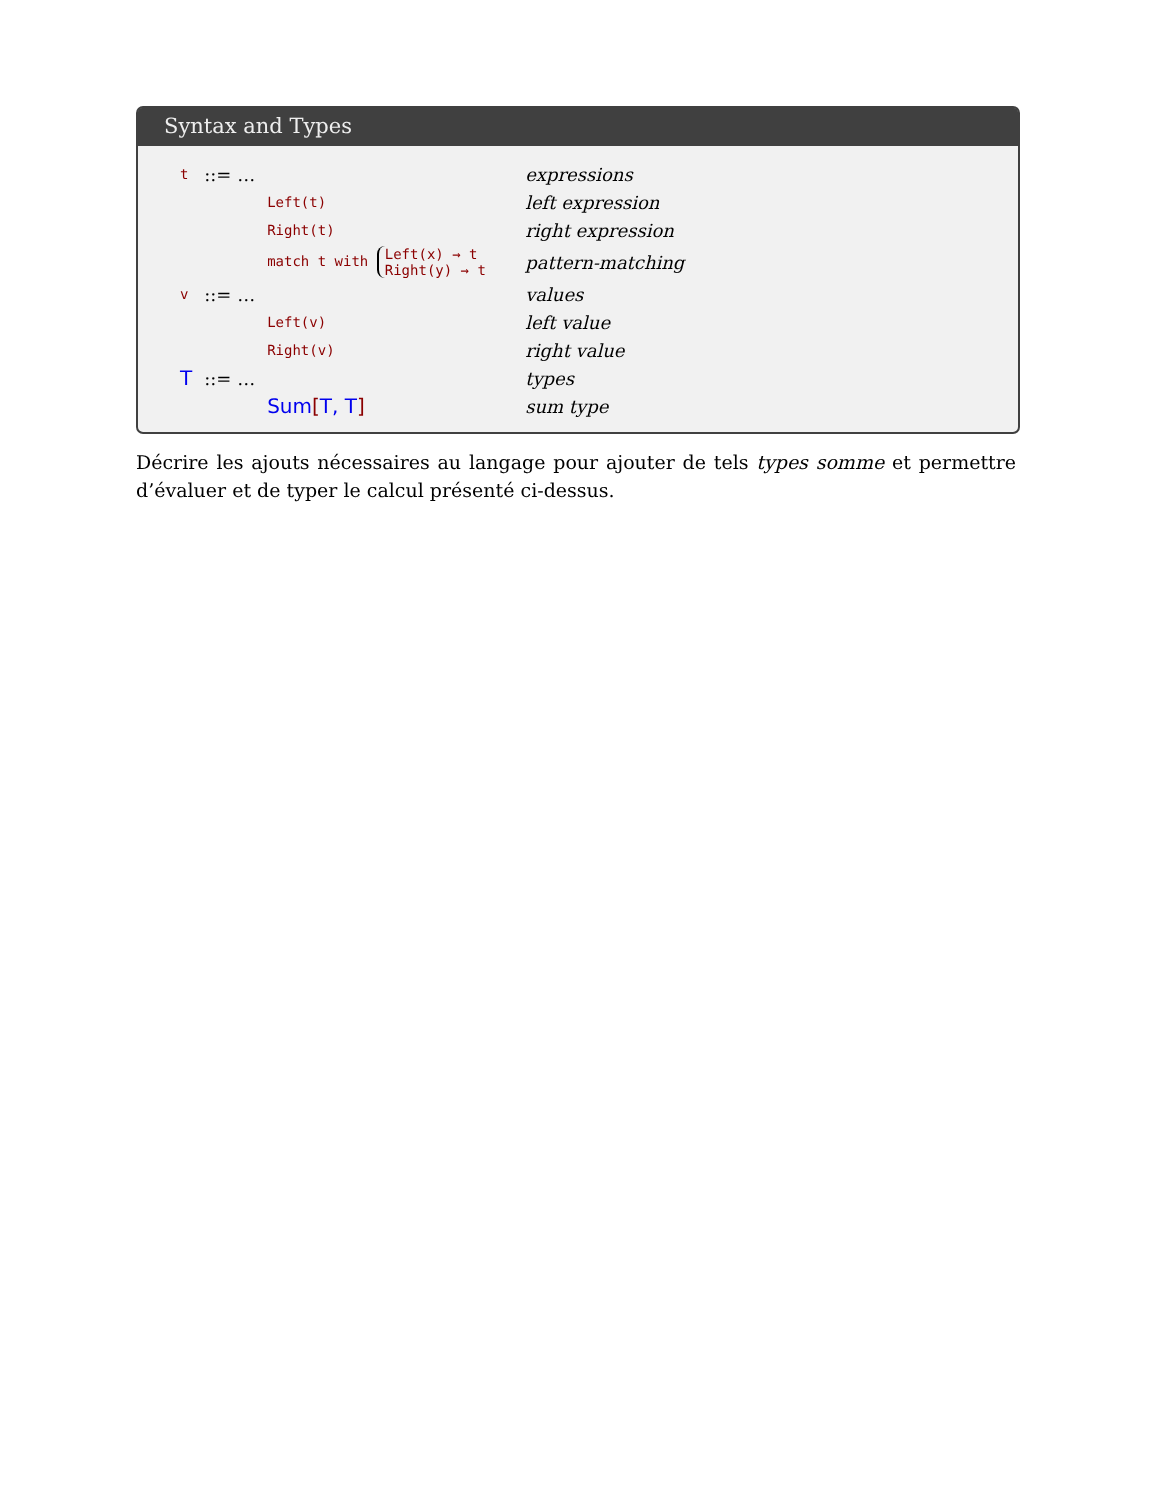Syntax and Types
| t | ::= … | | | expressions |
| | | Left(t) | | left expression |
| | | Right(t) | | right expression |
| | | match t with Left(x) → t Right(y) → t | | pattern-matching |
| v | ::= … | | | values |
| | | Left(v) | | left value |
| | | Right(v) | | right value |
| T | ::= … | | | types |
| | | Sum [ T, T ] | | sum type |
Décrire les ajouts nécessaires au langage pour ajouter de tels types somme et permettre d’évaluer et de typer le calcul présenté ci-dessus.